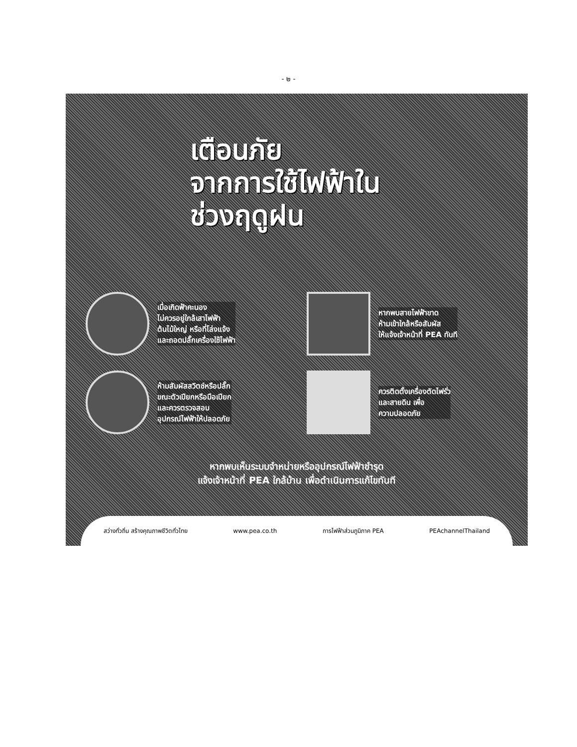- ๒ -
เตือนภัย
จากการใช้ไฟฟ้าใน
ช่วงฤดูฝน
เมื่อเกิดฟ้าคะนอง
ไม่ควรอยู่ใกล้เสาไฟฟ้า
ต้นไม้ใหญ่ หรือที่โล่งแจ้ง
และถอดปลั๊กเครื่องใช้ไฟฟ้า
หากพบสายไฟฟ้าขาด
ห้ามเข้าใกล้หรือสัมผัส
ให้แจ้งเจ้าหน้าที่ PEA ทันที
ห้ามสัมผัสสวิตช์หรือปลั๊ก
ขณะตัวเปียกหรือมือเปียก
และควรตรวจสอบ
อุปกรณ์ไฟฟ้าให้ปลอดภัย
ควรติดตั้งเครื่องตัดไฟรั่ว
และสายดิน เพื่อ
ความปลอดภัย
หากพบเห็นระบบจำหน่ายหรืออุปกรณ์ไฟฟ้าชำรุด
แจ้งเจ้าหน้าที่ PEA ใกล้บ้าน เพื่อดำเนินการแก้ไขทันที
สว่างทั่วถิ่น สร้างคุณภาพชีวิตทั่วไทย www.pea.co.th การไฟฟ้าส่วนภูมิภาค PEA PEAchannelThailand